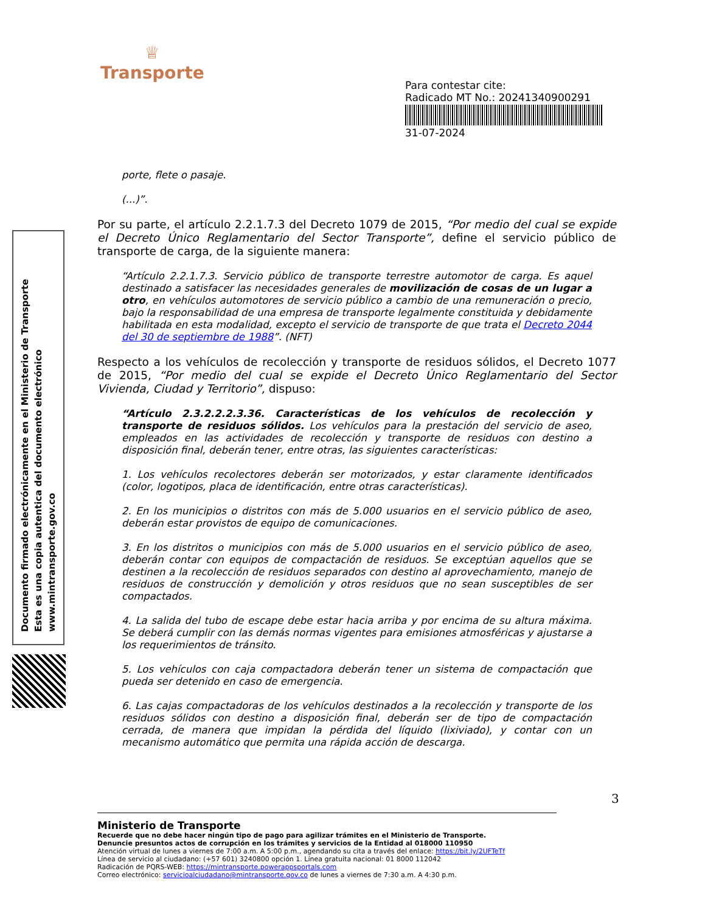♕
Transporte
Para contestar cite:
Radicado MT No.: 20241340900291
31-07-2024
Documento firmado electrónicamente en el Ministerio de Transporte
Esta es una copia autentica del documento electrónico
www.mintransporte.gov.co
porte, flete o pasaje.
(...)”.
Por su parte, el artículo 2.2.1.7.3 del Decreto 1079 de 2015, “Por medio del cual se expide el Decreto Único Reglamentario del Sector Transporte”, define el servicio público de transporte de carga, de la siguiente manera:
“Artículo 2.2.1.7.3. Servicio público de transporte terrestre automotor de carga. Es aquel destinado a satisfacer las necesidades generales de movilización de cosas de un lugar a otro, en vehículos automotores de servicio público a cambio de una remuneración o precio, bajo la responsabilidad de una empresa de transporte legalmente constituida y debidamente habilitada en esta modalidad, excepto el servicio de transporte de que trata el Decreto 2044 del 30 de septiembre de 1988”. (NFT)
Respecto a los vehículos de recolección y transporte de residuos sólidos, el Decreto 1077 de 2015, “Por medio del cual se expide el Decreto Único Reglamentario del Sector Vivienda, Ciudad y Territorio”, dispuso:
“Artículo 2.3.2.2.2.3.36. Características de los vehículos de recolección y transporte de residuos sólidos. Los vehículos para la prestación del servicio de aseo, empleados en las actividades de recolección y transporte de residuos con destino a disposición final, deberán tener, entre otras, las siguientes características:
1. Los vehículos recolectores deberán ser motorizados, y estar claramente identificados (color, logotipos, placa de identificación, entre otras características).
2. En los municipios o distritos con más de 5.000 usuarios en el servicio público de aseo, deberán estar provistos de equipo de comunicaciones.
3. En los distritos o municipios con más de 5.000 usuarios en el servicio público de aseo, deberán contar con equipos de compactación de residuos. Se exceptúan aquellos que se destinen a la recolección de residuos separados con destino al aprovechamiento, manejo de residuos de construcción y demolición y otros residuos que no sean susceptibles de ser compactados.
4. La salida del tubo de escape debe estar hacia arriba y por encima de su altura máxima. Se deberá cumplir con las demás normas vigentes para emisiones atmosféricas y ajustarse a los requerimientos de tránsito.
5. Los vehículos con caja compactadora deberán tener un sistema de compactación que pueda ser detenido en caso de emergencia.
6. Las cajas compactadoras de los vehículos destinados a la recolección y transporte de los residuos sólidos con destino a disposición final, deberán ser de tipo de compactación cerrada, de manera que impidan la pérdida del líquido (lixiviado), y contar con un mecanismo automático que permita una rápida acción de descarga.
3
Ministerio de Transporte
Recuerde que no debe hacer ningún tipo de pago para agilizar trámites en el Ministerio de Transporte.
Denuncie presuntos actos de corrupción en los trámites y servicios de la Entidad al 018000 110950
Atención virtual de lunes a viernes de 7:00 a.m. A 5:00 p.m., agendando su cita a través del enlace: https://bit.ly/2UFTeTf
Línea de servicio al ciudadano: (+57 601) 3240800 opción 1. Línea gratuita nacional: 01 8000 112042
Radicación de PQRS-WEB: https://mintransporte.powerappsportals.com
Correo electrónico: servicioalciudadano@mintransporte.gov.co de lunes a viernes de 7:30 a.m. A 4:30 p.m.